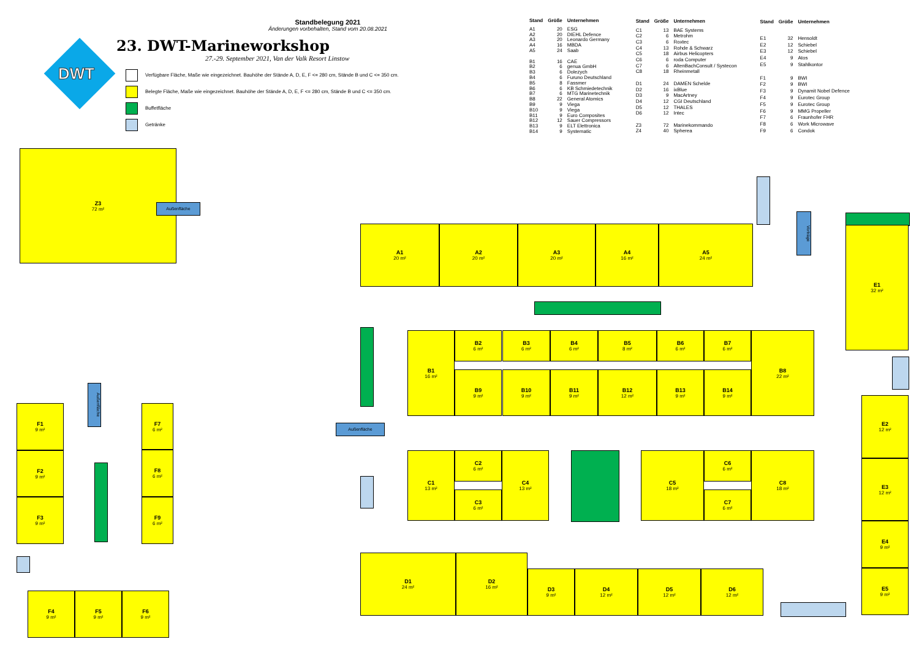DWT
Standbelegung 2021
Änderungen vorbehalten, Stand vom 20.08.2021
23. DWT-Marineworkshop
27.-29. September 2021, Van der Valk Resort Linstow
Verfügbare Fläche, Maße wie eingezeichnet. Bauhöhe der Stände A, D, E, F <= 280 cm, Stände B und C <= 350 cm.
Belegte Fläche, Maße wie eingezeichnet. Bauhöhe der Stände A, D, E, F <= 280 cm, Stände B und C <= 350 cm.
Buffetfläche
Getränke
| Stand | Größe | Unternehmen |
| --- | --- | --- |
| A1 | 20 | ESG |
| A2 | 20 | DIEHL Defence |
| A3 | 20 | Leonardo Germany |
| A4 | 16 | MBDA |
| A5 | 24 | Saab |
| B1 | 16 | CAE |
| B2 | 6 | genua GmbH |
| B3 | 6 | Dolezych |
| B4 | 6 | Furuno Deutschland |
| B5 | 8 | Fassmer |
| B6 | 6 | KB Schmiedetechnik |
| B7 | 6 | MTG Marinetechnik |
| B8 | 22 | General Atomics |
| B9 | 9 | Viega |
| B10 | 9 | Viega |
| B11 | 9 | Euro Composites |
| B12 | 12 | Sauer Compressors |
| B13 | 9 | ELT Elettronica |
| B14 | 9 | Systematic |
| Stand | Größe | Unternehmen |
| --- | --- | --- |
| C1 | 13 | BAE Systems |
| C2 | 6 | Metrohm |
| C3 | 6 | Roxtec |
| C4 | 13 | Rohde & Schwarz |
| C5 | 18 | Airbus Helicopters |
| C6 | 6 | roda Computer |
| C7 | 6 | AltenBachConsult / Systecon |
| C8 | 18 | Rheinmetall |
| D1 | 24 | DAMEN Schelde |
| D2 | 16 | ixBlue |
| D3 | 9 | MacArtney |
| D4 | 12 | CGI Deutschland |
| D5 | 12 | THALES |
| D6 | 12 | Intec |
| Z3 | 72 | Marinekommando |
| Z4 | 40 | Spherea |
| Stand | Größe | Unternehmen |
| --- | --- | --- |
| E1 | 32 | Hensoldt |
| E2 | 12 | Schiebel |
| E3 | 12 | Schiebel |
| E4 | 9 | Atos |
| E5 | 9 | Stahlkontor |
| F1 | 9 | BWI |
| F2 | 9 | BWI |
| F3 | 9 | Dynamit Nobel Defence |
| F4 | 9 | Eurotec Group |
| F5 | 9 | Eurotec Group |
| F6 | 9 | MMG Propeller |
| F7 | 6 | Fraunhofer FHR |
| F8 | 6 | Work Microwave |
| F9 | 6 | Condok |
Z3
72 m²
Außenfläche
A1
20 m²
A2
20 m²
A3
20 m²
A4
16 m²
A5
24 m²
Vorträge
E1
32 m²
B1
16 m²
B2
6 m²
B3
6 m²
B4
6 m²
B5
8 m²
B6
6 m²
B7
6 m²
B8
22 m²
B9
9 m²
B10
9 m²
B11
9 m²
B12
12 m²
B13
9 m²
B14
9 m²
Außenfläche
E2
12 m²
C1
13 m²
C2
6 m²
C3
6 m²
C4
13 m²
C5
18 m²
C6
6 m²
C7
6 m²
C8
18 m²
E3
12 m²
E4
9 m²
D1
24 m²
D2
16 m²
D3
9 m²
D4
12 m²
D5
12 m²
D6
12 m²
E5
9 m²
Außenfläche
F1
9 m²
F2
9 m²
F3
9 m²
F7
6 m²
F8
6 m²
F9
6 m²
F4
9 m²
F5
9 m²
F6
9 m²